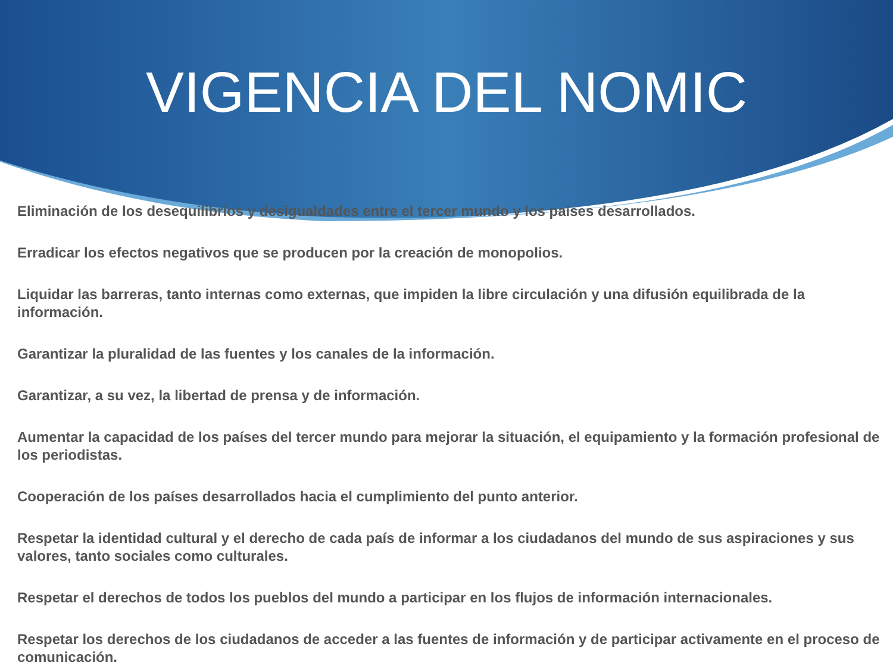VIGENCIA DEL NOMIC
Eliminación de los desequilibrios y desigualdades entre el tercer mundo y los países desarrollados.
Erradicar los efectos negativos que se producen por la creación de monopolios.
Liquidar las barreras, tanto internas como externas, que impiden la libre circulación y una difusión equilibrada de la información.
Garantizar la pluralidad de las fuentes y los canales de la información.
Garantizar, a su vez, la libertad de prensa y de información.
Aumentar la capacidad de los países del tercer mundo para mejorar la situación, el equipamiento y la formación profesional de los periodistas.
Cooperación de los países desarrollados hacia el cumplimiento del punto anterior.
Respetar la identidad cultural y el derecho de cada país de informar a los ciudadanos del mundo de sus aspiraciones y sus valores, tanto sociales como culturales.
Respetar el derechos de todos los pueblos del mundo a participar en los flujos de información internacionales.
Respetar los derechos de los ciudadanos de acceder a las fuentes de información y de participar activamente en el proceso de comunicación.